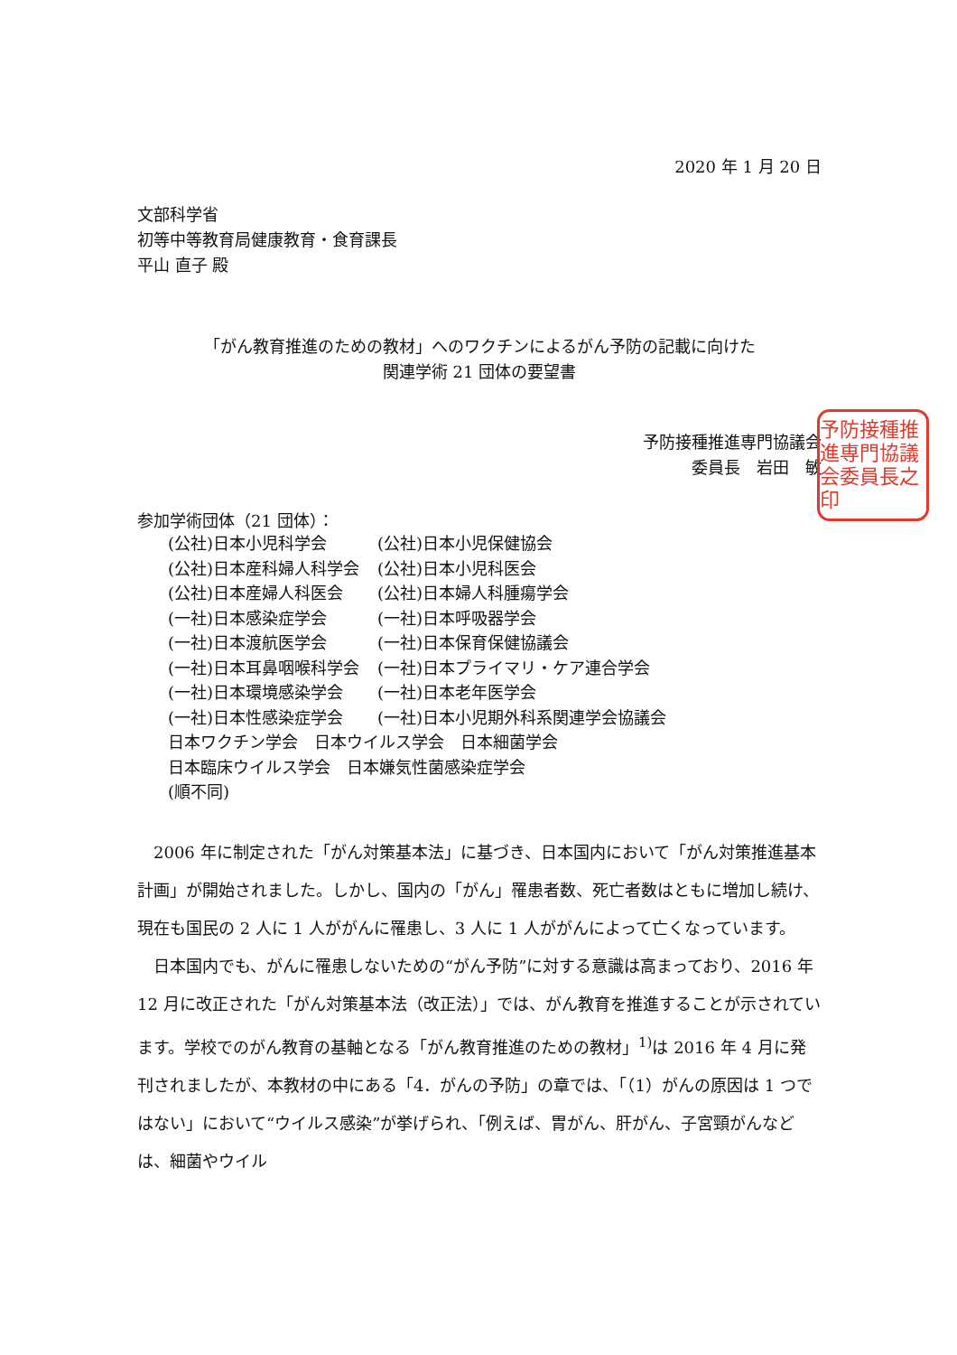2020 年 1 月 20 日
文部科学省
初等中等教育局健康教育・食育課長
平山 直子 殿
「がん教育推進のための教材」へのワクチンによるがん予防の記載に向けた
関連学術 21 団体の要望書
予防接種推進専門協議会
委員長　岩田　敏
予防接種推進専門協議会委員長之印
参加学術団体（21 団体）：
| (公社)日本小児科学会 | (公社)日本小児保健協会 |
| (公社)日本産科婦人科学会 | (公社)日本小児科医会 |
| (公社)日本産婦人科医会 | (公社)日本婦人科腫瘍学会 |
| (一社)日本感染症学会 | (一社)日本呼吸器学会 |
| (一社)日本渡航医学会 | (一社)日本保育保健協議会 |
| (一社)日本耳鼻咽喉科学会 | (一社)日本プライマリ・ケア連合学会 |
| (一社)日本環境感染学会 | (一社)日本老年医学会 |
| (一社)日本性感染症学会 | (一社)日本小児期外科系関連学会協議会 |
| 日本ワクチン学会 日本ウイルス学会 日本細菌学会 | |
| 日本臨床ウイルス学会 日本嫌気性菌感染症学会 | |
| (順不同) | |
2006 年に制定された「がん対策基本法」に基づき、日本国内において「がん対策推進基本計画」が開始されました。しかし、国内の「がん」罹患者数、死亡者数はともに増加し続け、現在も国民の 2 人に 1 人ががんに罹患し、3 人に 1 人ががんによって亡くなっています。
日本国内でも、がんに罹患しないための“がん予防”に対する意識は高まっており、2016 年 12 月に改正された「がん対策基本法（改正法）」では、がん教育を推進することが示されています。学校でのがん教育の基軸となる「がん教育推進のための教材」<sup>1)</sup>は 2016 年 4 月に発刊されましたが、本教材の中にある「4．がんの予防」の章では、「（1）がんの原因は 1 つではない」において“ウイルス感染”が挙げられ、「例えば、胃がん、肝がん、子宮頸がんなどは、細菌やウイル